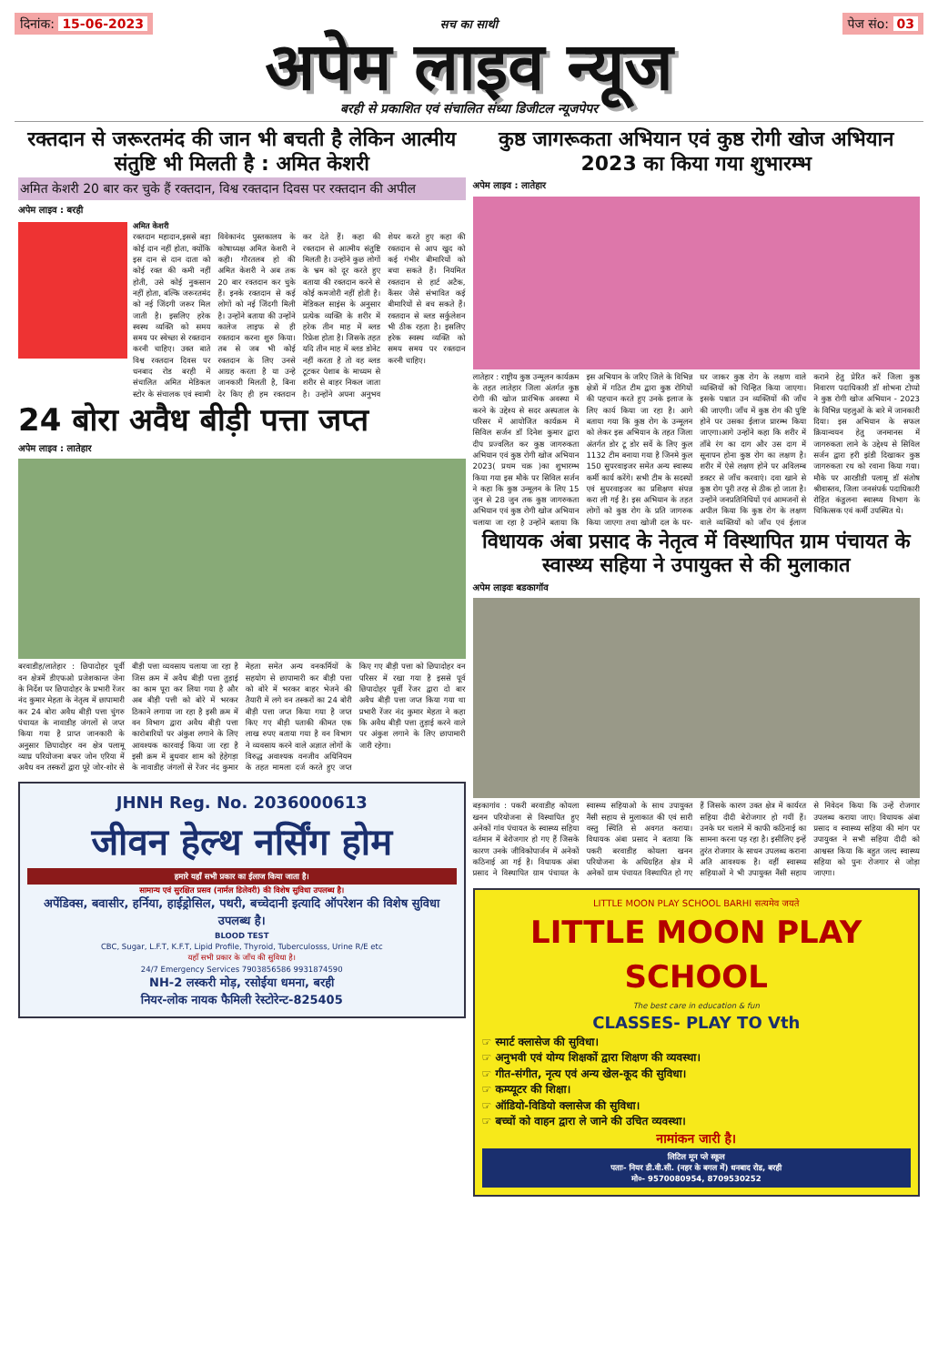दिनांक: 15-06-2023 पेज संo: 03
सच का साथी
अपेम लाइव न्यूज
बरही से प्रकाशित एवं संचालित संध्या डिजीटल न्यूजपेपर
रक्तदान से जरूरतमंद की जान भी बचती है लेकिन आत्मीय संतुष्टि भी मिलती है : अमित केशरी
अमित केशरी 20 बार कर चुके हैं रक्तदान, विश्व रक्तदान दिवस पर रक्तदान की अपील
अपेम लाइव : बरही
अमित केशरी
रक्तदान महादान,इससे बड़ा कोई दान नहीं होता, क्योंकि इस दान से दान दाता को कोई रक्त की कमी नहीं होती, उसे कोई नुकसान नहीं होता, बल्कि जरूरतमंद को नई जिंदगी जरूर मिल जाती है। इसलिए हरेक स्वस्थ व्यक्ति को समय समय पर स्वेच्छा से रक्तदान करनी चाहिए। उक्त बाते विश्व रक्तदान दिवस पर धनबाद रोड बरही में संचालित अमित मेडिकल स्टोर के संचालक एवं स्वामी विवेकानंद पुस्तकालय के कोषाध्यक्ष अमित केशरी ने कही। गौरतलब हो की अमित केशरी ने अब तक 20 बार रक्तदान कर चुके हैं। इनके रक्तदान से कई लोगों को नई जिंदगी मिली है। उन्होंने बताया की उन्होंने कालेज लाइफ से ही रक्तदान करना शुरु किया। तब से जब भी कोई रक्तदान के लिए उनसे आग्रह करता है या उन्हे जानकारी मिलती है, बिना देर किए ही हम रक्तदान कर देते हैं। कहा की रक्तदान से आत्मीय संतुष्टि मिलती है। उन्होंने कुछ लोगों के भ्रम को दूर करते हुए बताया की रक्तदान करने से कोई कमजोरी नहीं होती है। मेडिकल साइंस के अनुसार प्रत्येक व्यक्ति के शरीर में हरेक तीन माह में ब्लड रिफ्रेश होता है। जिसके तहत यदि तीन माह में ब्लड डोनेट नहीं करता है तो वह ब्लड टूटकर पेशाब के माध्यम से शरीर से बाहर निकल जाता है। उन्होंने अपना अनुभव शेयर करते हुए कहा की रक्तदान से आप खुद को कई गंभीर बीमारियों को बचा सकते हैं। नियमित रक्तदान से हार्ट अटैक, कैंसर जैसे संभावित कई बीमारियों से बच सकते हैं। रक्तदान से ब्लड सर्कुलेशन भी ठीक रहता है। इसलिए हरेक स्वस्थ व्यक्ति को समय समय पर रक्तदान करनी चाहिए।
24 बोरा अवैध बीड़ी पत्ता जप्त
अपेम लाइव : लातेहार
बरवाडीह/लातेहार : छिपादोहर पूर्वी वन क्षेत्रमें डीएफओ प्रजेशकान्त जेना के निर्देश पर छिपादोहर के प्रभारी रेंजर नंद कुमार मेहता के नेतृत्व में छापामारी कर 24 बोरा अवैध बीड़ी पत्ता चुंगरु पंचायत के नावाडीह जंगलों से जप्त किया गया है प्राप्त जानकारी के अनुसार छिपादोहर वन क्षेत्र पलामू व्याघ्र परियोजना बफर जोन एरिया में अवैध वन तस्करों द्वारा पूरे जोर-शोर से बीड़ी पत्ता व्यवसाय चलाया जा रहा है जिस क्रम में अवैध बीड़ी पत्ता तुड़ाई का काम पूरा कर लिया गया है और अब बीड़ी पत्ती को बोरे में भरकर ठिकाने लगाया जा रहा है इसी क्रम में वन विभाग द्वारा अवैध बीड़ी पत्ता कारोबारियों पर अंकुश लगाने के लिए आवश्यक कारवाई किया जा रहा है इसी क्रम में बुधवार शाम को हेहेगड़ा के नावाडीह जंगलों से रेंजर नंद कुमार मेहता समेत अन्य वनकर्मियों के सहयोग से छापामारी कर बीड़ी पत्ता को बोरे में भरकर बाहर भेजने की तैयारी में लगे वन तस्करों का 24 बोरी बीड़ी पत्ता जप्त किया गया है जप्त किए गए बीड़ी पताकी कीमत एक लाख रुपए बताया गया है वन विभाग ने व्यवसाय करने वाले अज्ञात लोगों के विरुद्ध अवाश्यक वनजीव अधिनियम के तहत मामला दर्ज करते हुए जप्त किए गए बीड़ी पत्ता को छिपादोहर वन परिसर में रखा गया है इससे पूर्व छिपादोहर पूर्वी रेंजर द्वारा दो बार अवैध बीड़ी पत्ता जप्त किया गया था प्रभारी रेंजर नंद कुमार मेहता ने कहा कि अवैध बीड़ी पत्ता तुड़ाई करने वाले पर अंकुश लगाने के लिए छापामारी जारी रहेगा।
JHNH Reg. No. 2036000613
जीवन हेल्थ नर्सिंग होम
हमारे यहाँ सभी प्रकार का ईलाज किया जाता है।
सामान्य एवं सुरक्षित प्रसव (नार्मल डिलेवरी) की विशेष सुविधा उपलब्ध है।
अपेंडिक्स, बवासीर, हर्निया, हाईड्रोसिल, पथरी, बच्चेदानी इत्यादि ऑपरेशन की विशेष सुविधा उपलब्ध है।
BLOOD TEST
CBC, Sugar, L.F.T, K.F.T, Lipid Profile, Thyroid, Tuberculosss, Urine R/E etc
यहाँ सभी प्रकार के जाँच की सुविधा है।
24/7 Emergency Services 7903856586 9931874590
NH-2 लस्करी मोड़, रसोईया धमना, बरही
नियर-लोक नायक फैमिली रेस्टोरेन्ट-825405
कुष्ठ जागरूकता अभियान एवं कुष्ठ रोगी खोज अभियान 2023 का किया गया शुभारम्भ
अपेम लाइव : लातेहार
लातेहार : राष्ट्रीय कुष्ठ उन्मूलन कार्यक्रम के तहत लातेहार जिला अंतर्गत कुष्ठ रोगी की खोज प्रारंभिक अवस्था में करने के उद्देश्य से सदर अस्पताल के परिसर में आयोजित कार्यक्रम में सिविल सर्जन डॉ दिनेश कुमार द्वारा दीप प्रज्वलित कर कुष्ठ जागरुकता अभियान एवं कुष्ठ रोगी खोज अभियान 2023( प्रथम चक्र )का शुभारम्भ किया गया इस मौके पर सिविल सर्जन ने कहा कि कुष्ठ उन्मूलन के लिए 15 जुन से 28 जुन तक कुष्ठ जागरुकता अभियान एवं कुष्ठ रोगी खोज अभियान चलाया जा रहा है उन्होंने बताया कि इस अभियान के जरिए जिले के विभिन्न क्षेत्रों में गठित टीम द्वारा कुष्ठ रोगियों की पहचान करते हुए उनके इलाज के लिए कार्य किया जा रहा है। आगे बताया गया कि कुष्ठ रोग के उन्मूलन को लेकर इस अभियान के तहत जिला अंतर्गत डोर टू डोर सर्वे के लिए कुल 1132 टीम बनाया गया है जिनमे कुल 150 सुपरवाइजर समेत अन्य स्वास्थ्य कर्मी कार्य करेंगे। सभी टीम के सदस्यों एवं सुपरवाइजर का प्रशिक्षण संपन्न करा ली गई है। इस अभियान के तहत लोगों को कुष्ठ रोग के प्रति जागरुक किया जाएगा तथा खोजी दल के घर-घर जाकर कुष्ठ रोग के लक्षण वाले व्यक्तियों को चिन्हित किया जाएगा। इसके पश्चात उन व्यक्तियों की जाँच की जाएगी। जाँच में कुष्ठ रोग की पुष्टि होने पर उसका ईलाज प्रारम्भ किया जाएगा।आगे उन्होंने कहा कि शरीर में ताँबे रंग का दाग और उस दाग में सूनापन होना कुष्ठ रोग का लक्षण है। शरीर में ऐसे लक्षण होने पर अविलम्ब डक्टर से जाँच करवाएं। दवा खाने से कुष्ठ रोग पूरी तरह से ठीक हो जाता है। उन्होंने जनप्रतिनिधियों एवं आमजनों से अपील किया कि कुष्ठ रोग के लक्षण वाले व्यक्तियों को जाँच एवं ईलाज कराने हेतु प्रेरित करें जिला कुष्ठ निवारण पदाधिकारी डॉ शोभना टोप्पो ने कुष्ठ रोगी खोज अभियान - 2023 के विभिन्न पहलुओं के बारे में जानकारी दिया। इस अभियान के सफल क्रियान्वयन हेतु जनमानस में जागरुकता लाने के उद्देश्य से सिविल सर्जन द्वारा हरी झंडी दिखाकर कुष्ठ जागरुकता रथ को रवाना किया गया। मौके पर आरडीडी पलामू डॉ संतोष श्रीवास्तव, जिला जनसंपर्क पदाधिकारी रोहित कंडुलना स्वास्थ्य विभाग के चिकित्सक एवं कर्मी उपस्थित थे।
विधायक अंबा प्रसाद के नेतृत्व में विस्थापित ग्राम पंचायत के स्वास्थ्य सहिया ने उपायुक्त से की मुलाकात
अपेम लाइवः बडकागॉव
बड़कागांव : पकरी बरवाडीह कोयला खनन परियोजना से विस्थापित हुए अनेकों गांव पंचायत के स्वास्थ्य सहिया वर्तमान में बेरोजगार हो गए हैं जिसके कारण उनके जीविकोपार्जन में अनेकों कठिनाई आ गई है। विधायक अंबा प्रसाद ने विस्थापित ग्राम पंचायत के स्वास्थ्य सहियाओ के साथ उपायुक्त नैंसी सहाय से मुलाकात की एवं सारी वस्तु स्थिति से अवगत कराया। विधायक अंबा प्रसाद ने बताया कि पकरी बरवाडीह कोयला खनन परियोजना के अधिग्रहित क्षेत्र में अनेकों ग्राम पंचायत विस्थापित हो गए हैं जिसके कारण उक्त क्षेत्र में कार्यरत सहिया दीदी बेरोजगार हो गयीं हैं। उनके घर चलाने में काफी कठिनाई का सामना करना पड़ रहा है। इसीलिए इन्हें तुरंत रोजगार के साधन उपलब्ध कराना अति आवश्यक है। वहीं स्वास्थ्य सहियाओं ने भी उपायुक्त नैंसी सहाय से निवेदन किया कि उन्हें रोजगार उपलब्ध कराया जाए। विधायक अंबा प्रसाद व स्वास्थ्य सहिया की मांग पर उपायुक्त ने सभी सहिया दीदी को आश्वस्त किया कि बहुत जल्द स्वास्थ्य सहिया को पुनः रोजगार से जोड़ा जाएगा।
LITTLE MOON PLAY SCHOOL BARHI सत्यमेव जयते
LITTLE MOON PLAY SCHOOL
The best care in education & fun
CLASSES- PLAY TO Vth
☞ स्मार्ट क्लासेज की सुविधा।
☞ अनुभवी एवं योग्य शिक्षकों द्वारा शिक्षण की व्यवस्था।
☞ गीत-संगीत, नृत्य एवं अन्य खेल-कूद की सुविधा।
☞ कम्प्यूटर की शिक्षा।
☞ ऑडियो-विडियो क्लासेज की सुविधा।
☞ बच्चों को वाहन द्वारा ले जाने की उचित व्यवस्था।
नामांकन जारी है।
लिटिल मून प्ले स्कूल
पताः- नियर डी.वी.सी. (नहर के बगल में) धनबाद रोड, बरही
मो०- 9570080954, 8709530252